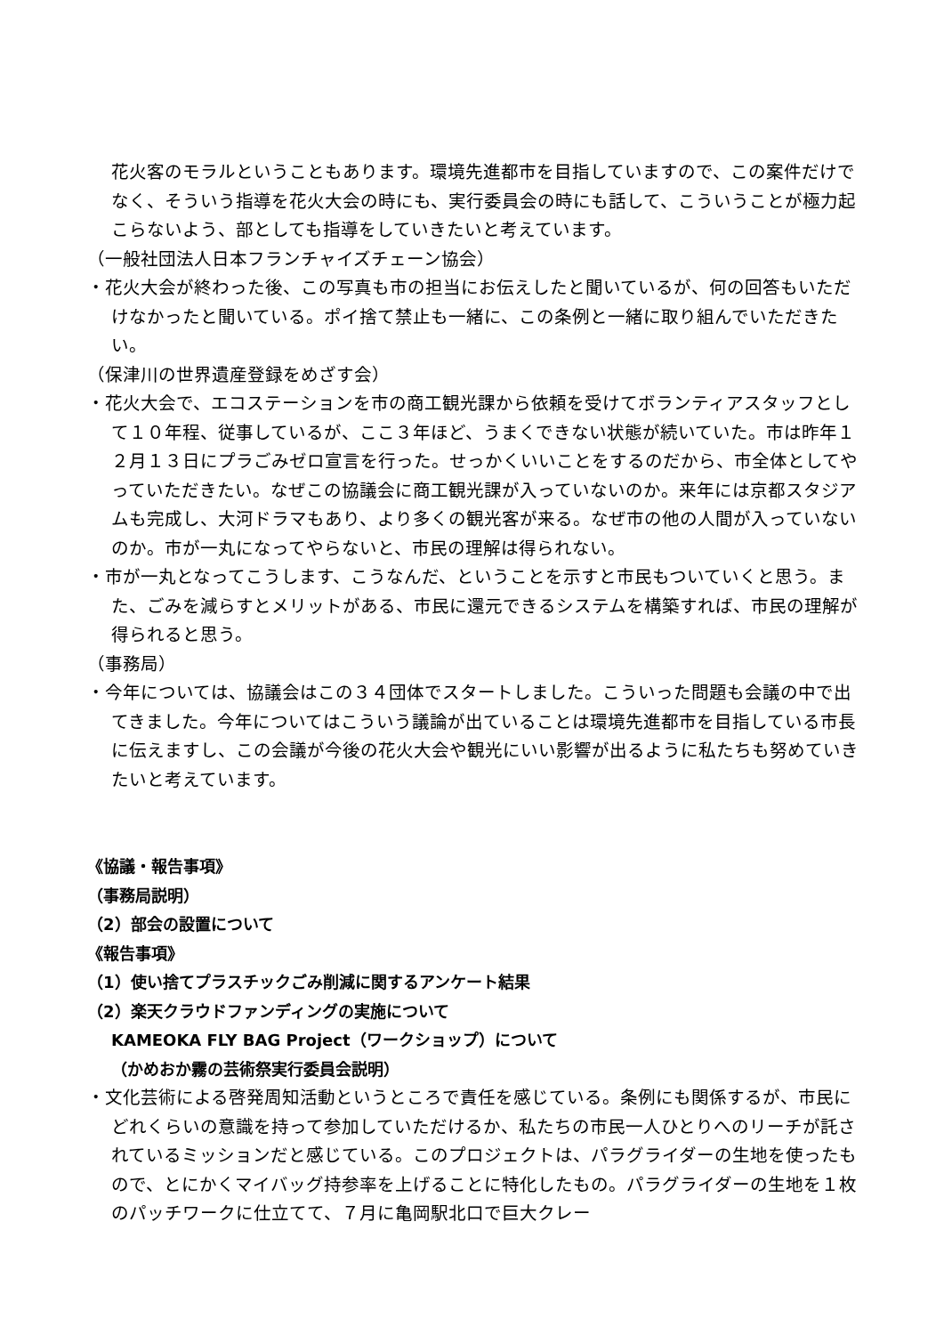花火客のモラルということもあります。環境先進都市を目指していますので、この案件だけでなく、そういう指導を花火大会の時にも、実行委員会の時にも話して、こういうことが極力起こらないよう、部としても指導をしていきたいと考えています。
（一般社団法人日本フランチャイズチェーン協会）
・花火大会が終わった後、この写真も市の担当にお伝えしたと聞いているが、何の回答もいただけなかったと聞いている。ポイ捨て禁止も一緒に、この条例と一緒に取り組んでいただきたい。
（保津川の世界遺産登録をめざす会）
・花火大会で、エコステーションを市の商工観光課から依頼を受けてボランティアスタッフとして１０年程、従事しているが、ここ３年ほど、うまくできない状態が続いていた。市は昨年１２月１３日にプラごみゼロ宣言を行った。せっかくいいことをするのだから、市全体としてやっていただきたい。なぜこの協議会に商工観光課が入っていないのか。来年には京都スタジアムも完成し、大河ドラマもあり、より多くの観光客が来る。なぜ市の他の人間が入っていないのか。市が一丸になってやらないと、市民の理解は得られない。
・市が一丸となってこうします、こうなんだ、ということを示すと市民もついていくと思う。また、ごみを減らすとメリットがある、市民に還元できるシステムを構築すれば、市民の理解が得られると思う。
（事務局）
・今年については、協議会はこの３４団体でスタートしました。こういった問題も会議の中で出てきました。今年についてはこういう議論が出ていることは環境先進都市を目指している市長に伝えますし、この会議が今後の花火大会や観光にいい影響が出るように私たちも努めていきたいと考えています。
《協議・報告事項》
（事務局説明）
（2）部会の設置について
《報告事項》
（1）使い捨てプラスチックごみ削減に関するアンケート結果
（2）楽天クラウドファンディングの実施について
KAMEOKA FLY BAG Project（ワークショップ）について
（かめおか霧の芸術祭実行委員会説明）
・文化芸術による啓発周知活動というところで責任を感じている。条例にも関係するが、市民にどれくらいの意識を持って参加していただけるか、私たちの市民一人ひとりへのリーチが託されているミッションだと感じている。このプロジェクトは、パラグライダーの生地を使ったもので、とにかくマイバッグ持参率を上げることに特化したもの。パラグライダーの生地を１枚のパッチワークに仕立てて、７月に亀岡駅北口で巨大クレー